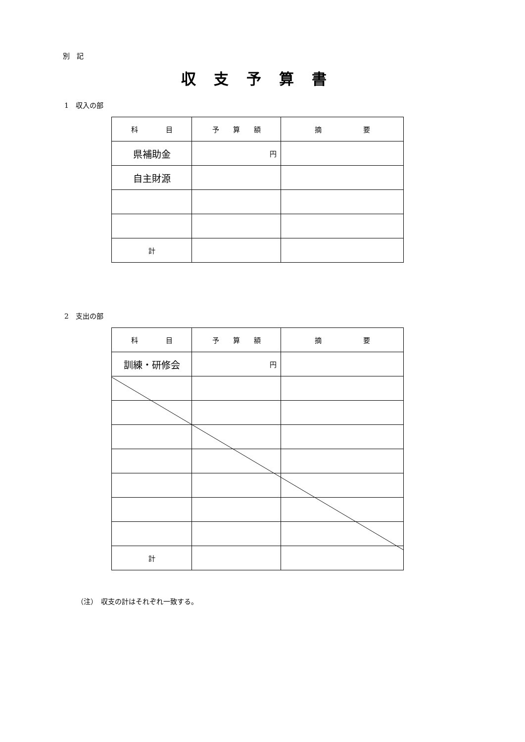別　記
収支予算書
1　収入の部
| 科 目 | 予 算 額 | 摘 要 |
| --- | --- | --- |
| 県補助金 | 円 | |
| 自主財源 | | |
| 計 | | |
2　支出の部
| 科 目 | 予 算 額 | 摘 要 |
| --- | --- | --- |
| 訓練・研修会 | 円 | |
| 計 | | |
（注）　収支の計はそれぞれ一致する。